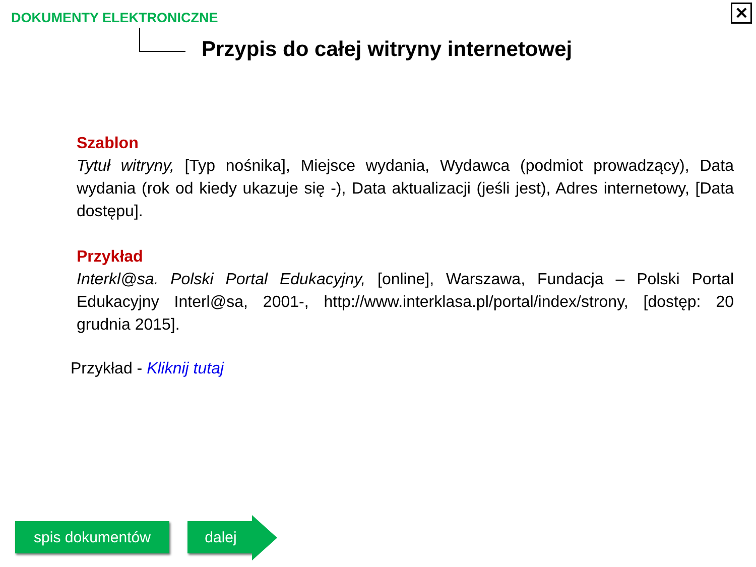DOKUMENTY ELEKTRONICZNE
✕
Przypis do całej witryny internetowej
Szablon
Tytuł witryny, [Typ nośnika], Miejsce wydania, Wydawca (podmiot prowadzący), Data wydania (rok od kiedy ukazuje się -), Data aktualizacji (jeśli jest), Adres internetowy, [Data dostępu].
Przykład
Interkl@sa. Polski Portal Edukacyjny, [online], Warszawa, Fundacja – Polski Portal Edukacyjny Interl@sa, 2001-, http://www.interklasa.pl/portal/index/strony, [dostęp: 20 grudnia 2015].
Przykład - Kliknij tutaj
spis dokumentów dalej